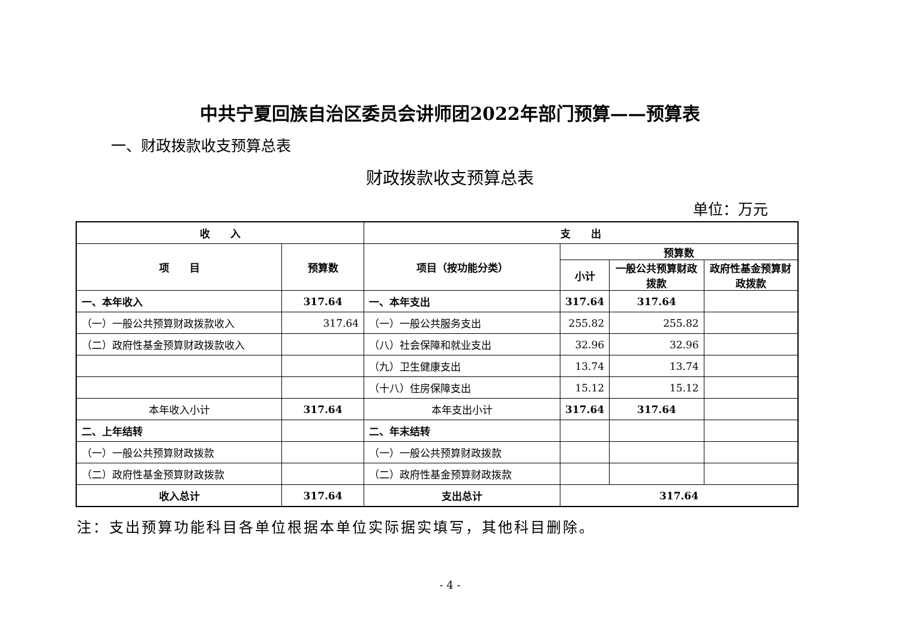中共宁夏回族自治区委员会讲师团2022年部门预算——预算表
一、财政拨款收支预算总表
财政拨款收支预算总表
单位：万元
| 收 入 | | 支 出 | | | |
| --- | --- | --- | --- | --- | --- |
| 项 目 | 预算数 | 项目（按功能分类） | 预算数 | | |
| | | | 小计 | 一般公共预算财政拨款 | 政府性基金预算财政拨款 |
| 一、本年收入 | 317.64 | 一、本年支出 | 317.64 | 317.64 | |
| （一）一般公共预算财政拨款收入 | 317.64 | （一）一般公共服务支出 | 255.82 | 255.82 | |
| （二）政府性基金预算财政拨款收入 | | （八）社会保障和就业支出 | 32.96 | 32.96 | |
| | | （九）卫生健康支出 | 13.74 | 13.74 | |
| | | （十八）住房保障支出 | 15.12 | 15.12 | |
| 本年收入小计 | 317.64 | 本年支出小计 | 317.64 | 317.64 | |
| 二、上年结转 | | 二、年末结转 | | | |
| （一）一般公共预算财政拨款 | | （一）一般公共预算财政拨款 | | | |
| （二）政府性基金预算财政拨款 | | （二）政府性基金预算财政拨款 | | | |
| 收入总计 | 317.64 | 支出总计 | 317.64 | | |
注：支出预算功能科目各单位根据本单位实际据实填写，其他科目删除。
- 4 -